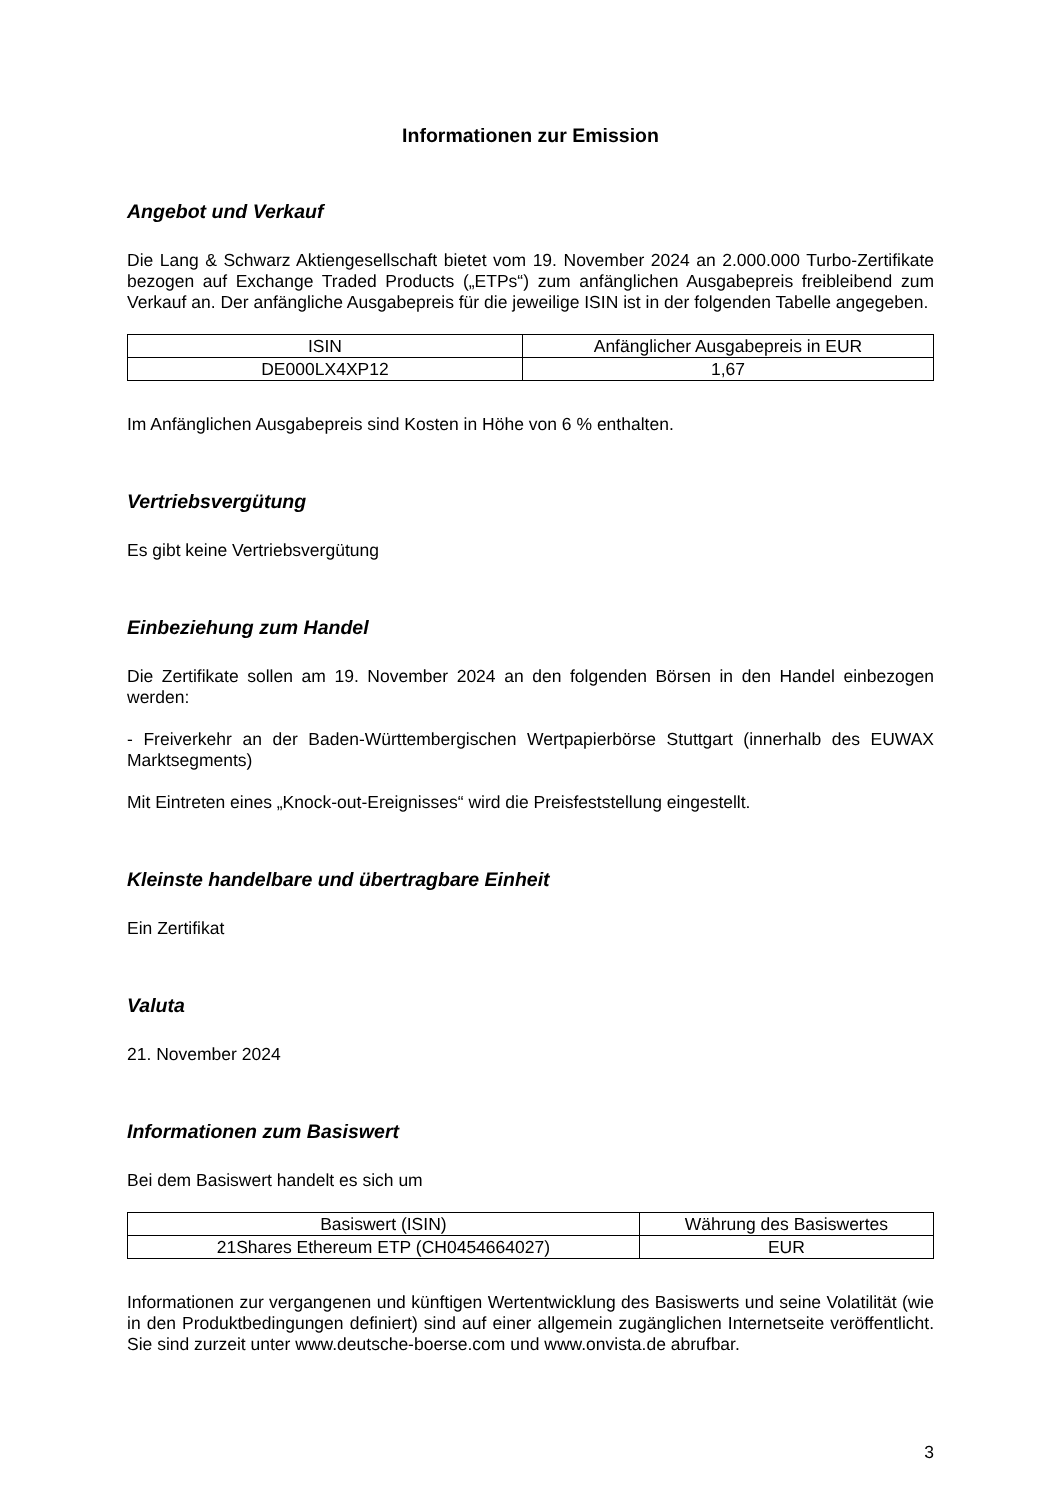Informationen zur Emission
Angebot und Verkauf
Die Lang & Schwarz Aktiengesellschaft bietet vom 19. November 2024 an 2.000.000 Turbo-Zertifikate bezogen auf Exchange Traded Products („ETPs“) zum anfänglichen Ausgabepreis freibleibend zum Verkauf an. Der anfängliche Ausgabepreis für die jeweilige ISIN ist in der folgenden Tabelle angegeben.
| ISIN | Anfänglicher Ausgabepreis in EUR |
| --- | --- |
| DE000LX4XP12 | 1,67 |
Im Anfänglichen Ausgabepreis sind Kosten in Höhe von 6 % enthalten.
Vertriebsvergütung
Es gibt keine Vertriebsvergütung
Einbeziehung zum Handel
Die Zertifikate sollen am 19. November 2024 an den folgenden Börsen in den Handel einbezogen werden:
- Freiverkehr an der Baden-Württembergischen Wertpapierbörse Stuttgart (innerhalb des EUWAX Marktsegments)
Mit Eintreten eines „Knock-out-Ereignisses“ wird die Preisfeststellung eingestellt.
Kleinste handelbare und übertragbare Einheit
Ein Zertifikat
Valuta
21. November 2024
Informationen zum Basiswert
Bei dem Basiswert handelt es sich um
| Basiswert (ISIN) | Währung des Basiswertes |
| --- | --- |
| 21Shares Ethereum ETP (CH0454664027) | EUR |
Informationen zur vergangenen und künftigen Wertentwicklung des Basiswerts und seine Volatilität (wie in den Produktbedingungen definiert) sind auf einer allgemein zugänglichen Internetseite veröffentlicht. Sie sind zurzeit unter www.deutsche-boerse.com und www.onvista.de abrufbar.
3